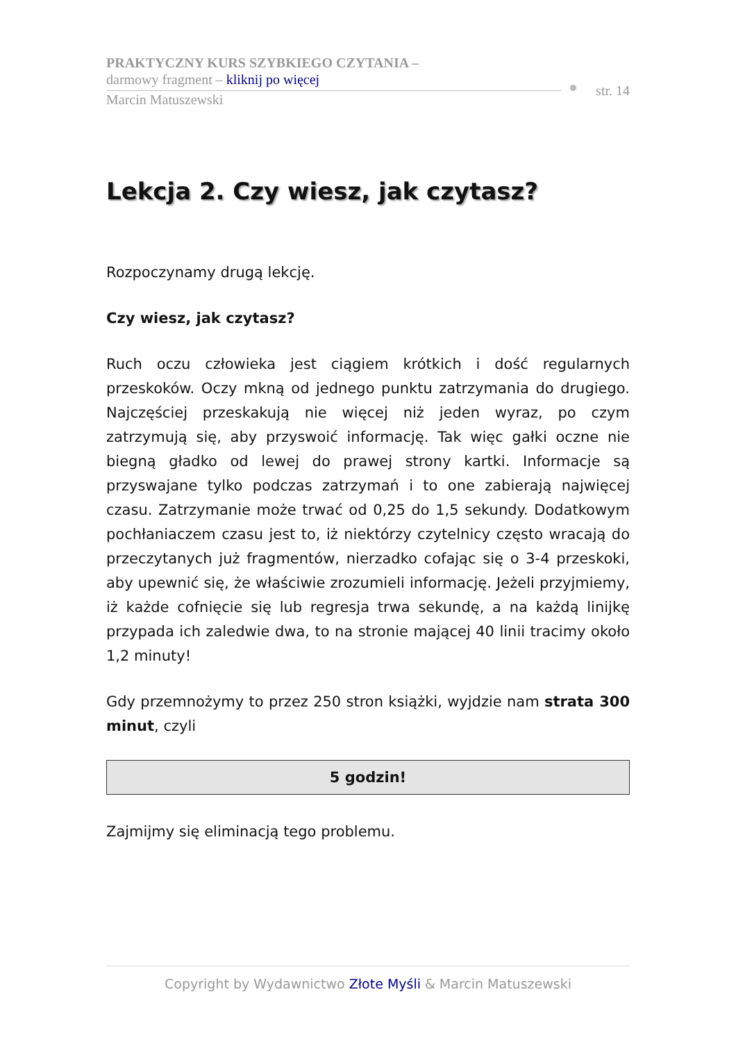PRAKTYCZNY KURS SZYBKIEGO CZYTANIA –
darmowy fragment – kliknij po więcej
Marcin Matuszewski
str. 14
Lekcja 2. Czy wiesz, jak czytasz?
Rozpoczynamy drugą lekcję.
Czy wiesz, jak czytasz?
Ruch oczu człowieka jest ciągiem krótkich i dość regularnych przeskoków. Oczy mkną od jednego punktu zatrzymania do drugiego. Najczęściej przeskakują nie więcej niż jeden wyraz, po czym zatrzymują się, aby przyswoić informację. Tak więc gałki oczne nie biegną gładko od lewej do prawej strony kartki. Informacje są przyswajane tylko podczas zatrzymań i to one zabierają najwięcej czasu. Zatrzymanie może trwać od 0,25 do 1,5 sekundy. Dodatkowym pochłaniaczem czasu jest to, iż niektórzy czytelnicy często wracają do przeczytanych już fragmentów, nierzadko cofając się o 3-4 przeskoki, aby upewnić się, że właściwie zrozumieli informację. Jeżeli przyjmiemy, iż każde cofnięcie się lub regresja trwa sekundę, a na każdą linijkę przypada ich zaledwie dwa, to na stronie mającej 40 linii tracimy około 1,2 minuty!
Gdy przemnożymy to przez 250 stron książki, wyjdzie nam strata 300 minut, czyli
5 godzin!
Zajmijmy się eliminacją tego problemu.
Copyright by Wydawnictwo Złote Myśli & Marcin Matuszewski